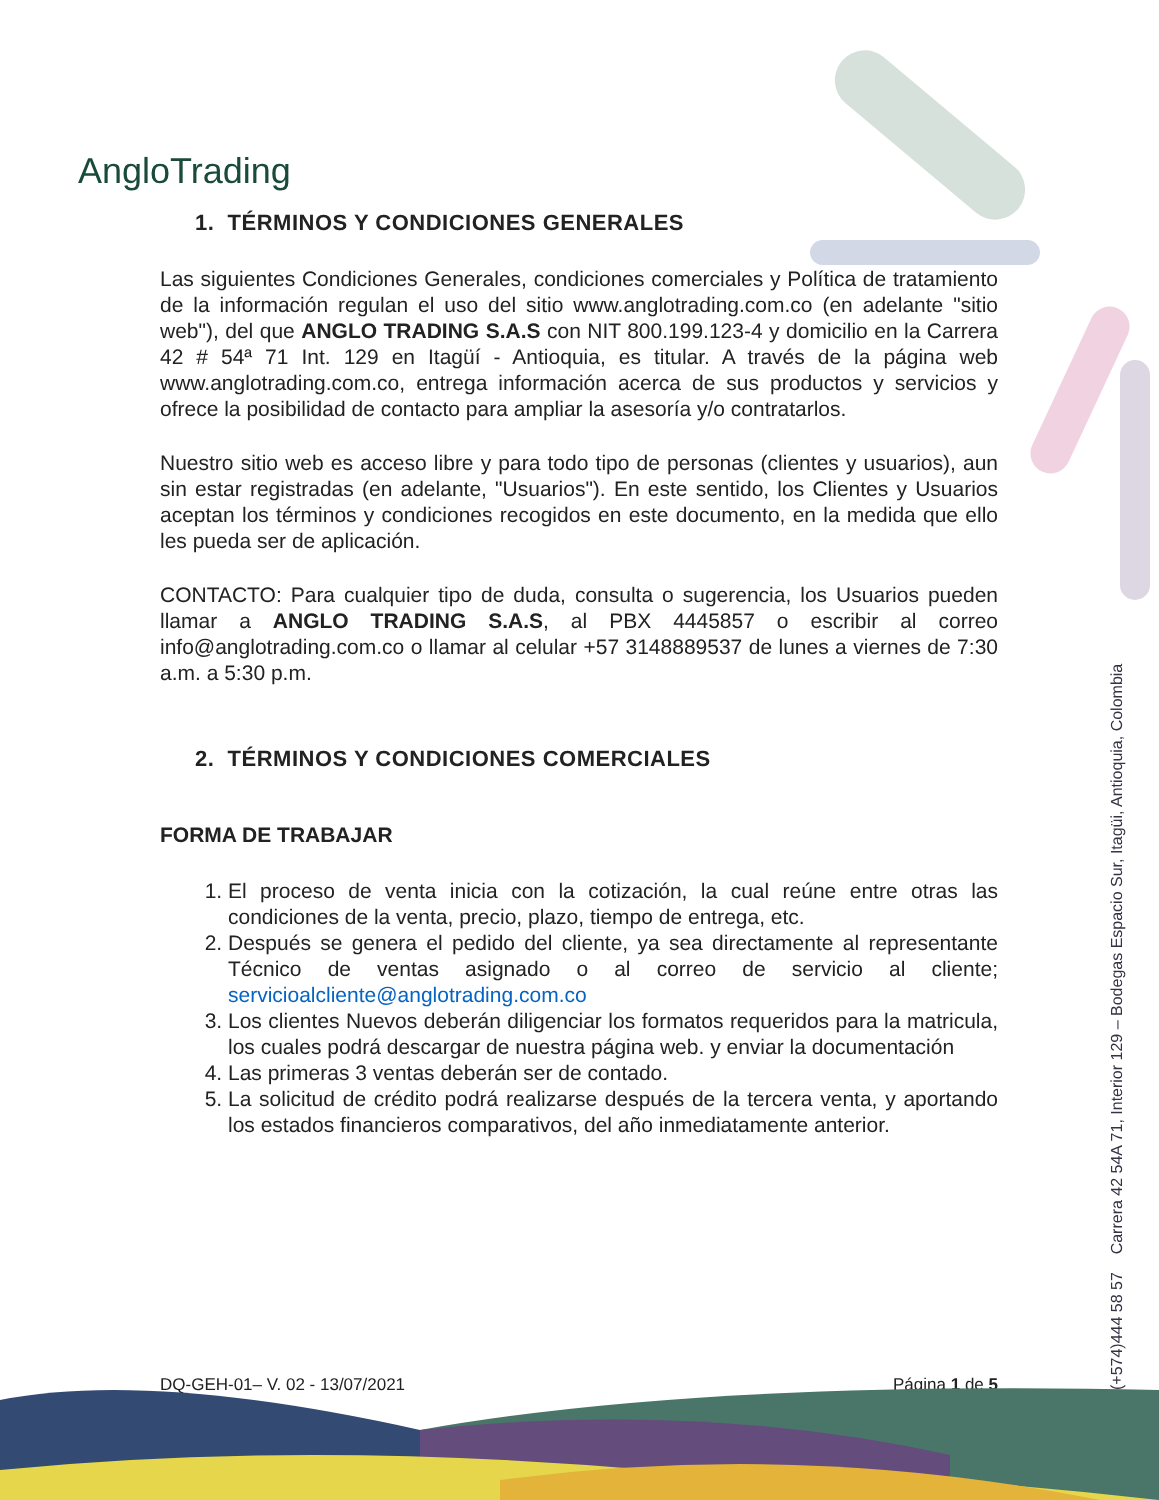AngloTrading
1. TÉRMINOS Y CONDICIONES GENERALES
Las siguientes Condiciones Generales, condiciones comerciales y Política de tratamiento de la información regulan el uso del sitio www.anglotrading.com.co (en adelante "sitio web"), del que ANGLO TRADING S.A.S con NIT 800.199.123-4 y domicilio en la Carrera 42 # 54ª 71 Int. 129 en Itagüí - Antioquia, es titular. A través de la página web www.anglotrading.com.co, entrega información acerca de sus productos y servicios y ofrece la posibilidad de contacto para ampliar la asesoría y/o contratarlos.
Nuestro sitio web es acceso libre y para todo tipo de personas (clientes y usuarios), aun sin estar registradas (en adelante, "Usuarios"). En este sentido, los Clientes y Usuarios aceptan los términos y condiciones recogidos en este documento, en la medida que ello les pueda ser de aplicación.
CONTACTO: Para cualquier tipo de duda, consulta o sugerencia, los Usuarios pueden llamar a ANGLO TRADING S.A.S, al PBX 4445857 o escribir al correo info@anglotrading.com.co o llamar al celular +57 3148889537 de lunes a viernes de 7:30 a.m. a 5:30 p.m.
2. TÉRMINOS Y CONDICIONES COMERCIALES
FORMA DE TRABAJAR
1. El proceso de venta inicia con la cotización, la cual reúne entre otras las condiciones de la venta, precio, plazo, tiempo de entrega, etc.
2. Después se genera el pedido del cliente, ya sea directamente al representante Técnico de ventas asignado o al correo de servicio al cliente; servicioalcliente@anglotrading.com.co
3. Los clientes Nuevos deberán diligenciar los formatos requeridos para la matricula, los cuales podrá descargar de nuestra página web. y enviar la documentación
4. Las primeras 3 ventas deberán ser de contado.
5. La solicitud de crédito podrá realizarse después de la tercera venta, y aportando los estados financieros comparativos, del año inmediatamente anterior.
(+574)444 58 57 Carrera 42 54A 71, Interior 129 – Bodegas Espacio Sur, Itagüi, Antioquia, Colombia
DQ-GEH-01– V. 02 - 13/07/2021 Página 1 de 5